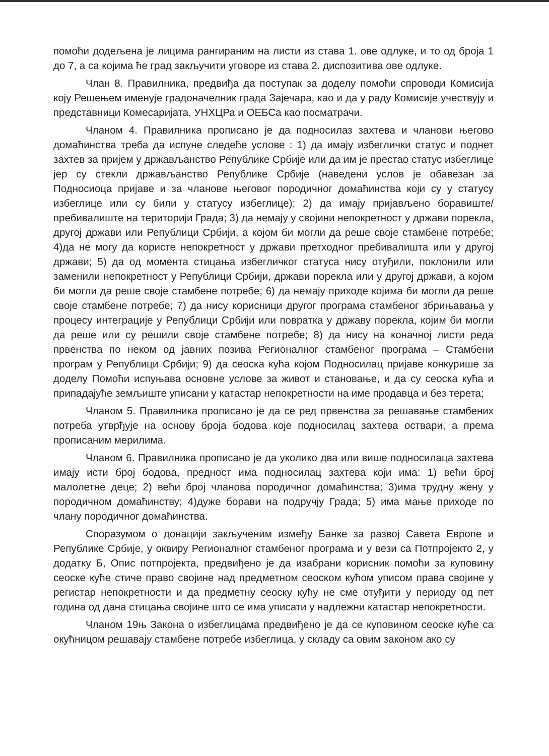помоћи додељена је лицима рангираним на листи из става 1. ове одлуке, и то од броја 1 до 7, а са којима ће град закључити уговоре из става 2. диспозитива ове одлуке.
Члан 8. Правилника, предвиђа да поступак за доделу помоћи спроводи Комисија коју Решењем именује градоначелник града Зајечара, као и да у раду Комисије учествују и представници Комесаријата, УНХЦРа и ОЕБСа као посматрачи.
Чланом 4. Правилника прописано је да подносилаз захтева и чланови његово домаћинства треба да испуне следеће услове : 1) да имају избеглички статус и поднет захтев за пријем у држављанство Републике Србије или да им је престао статус избеглице јер су стекли држављанство Републике Србије (наведени услов је обавезан за Подносиоца пријаве и за чланове његовог породичног домаћинства који су у статусу избеглице или су били у статусу избеглице); 2) да имају пријављено боравиште/пребивалиште на територији Града; 3) да немају у својини непокретност у држави порекла, другој држави или Републици Србији, а којом би могли да реше своје стамбене потребе; 4)да не могу да користе непокретност у држави претходног пребивалишта или у другој држави; 5) да од момента стицања избегличког статуса нису отуђили, поклонили или заменили непокретност у Републици Србији, држави порекла или у другој држави, а којом би могли да реше своје стамбене потребе; 6) да немају приходе којима би могли да реше своје стамбене потребе; 7) да нису корисници другог програма стамбеног збрињавања у процесу интеграције у Републици Србији или повратка у државу порекла, којим би могли да реше или су решили своје стамбене потребе; 8) да нису на коначној листи реда првенства по неком од јавних позива Регионалног стамбеног програма – Стамбени програм у Републици Србији; 9) да сеоска кућа којом Подносилац пријаве конкурише за доделу Помоћи испуњава основне услове за живот и становање, и да су сеоска кућа и припадајуће земљиште уписани у катастар непокретности на име продавца и без терета;
Чланом 5. Правилника прописано је да се ред првенства за решавање стамбених потреба утврђује на основу броја бодова које подносилац захтева оствари, а према прописаним мерилима.
Чланом 6. Правилника прописано је да уколико два или више подносилаца захтева имају исти број бодова, предност има подносилац захтева који има: 1) већи број малолетне деце; 2) већи број чланова породичног домаћинства; 3)има трудну жену у породичном домаћинству; 4)дуже борави на подручју Града; 5) има мање приходе по члану породичног домаћинства.
Споразумом о донацији закљученим између Банке за развој Савета Европе и Републике Србије, у оквиру Регионалног стамбеног програма и у вези са Потпројекто 2, у додатку Б, Опис потпројекта, предвиђено је да изабрани корисник помоћи за куповину сеоске куће стиче право својине над предметном сеоском кућом уписом права својине у регистар непокретности и да предметну сеоску кућу не сме отуђити у периоду од пет година од дана стицања својине што се има уписати у надлежни катастар непокретности.
Чланом 19њ Закона о избеглицама предвиђено је да се куповином сеоске куће са окућницом решавају стамбене потребе избеглица, у складу са овим законом ако су